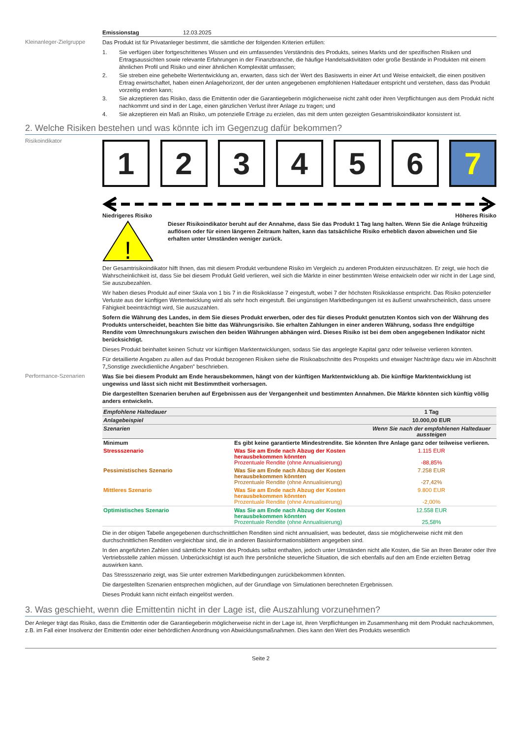Emissionstag 12.03.2025
Kleinanleger-Zielgruppe
Das Produkt ist für Privatanleger bestimmt, die sämtliche der folgenden Kriterien erfüllen:
1. Sie verfügen über fortgeschrittenes Wissen und ein umfassendes Verständnis des Produkts, seines Markts und der spezifischen Risiken und Ertragsaussichten sowie relevante Erfahrungen in der Finanzbranche, die häufige Handelsaktivitäten oder große Bestände in Produkten mit einem ähnlichen Profil und Risiko und einer ähnlichen Komplexität umfassen;
2. Sie streben eine gehebelte Wertentwicklung an, erwarten, dass sich der Wert des Basiswerts in einer Art und Weise entwickelt, die einen positiven Ertrag erwirtschaftet, haben einen Anlagehorizont, der der unten angegebenen empfohlenen Haltedauer entspricht und verstehen, dass das Produkt vorzeitig enden kann;
3. Sie akzeptieren das Risiko, dass die Emittentin oder die Garantiegeberin möglicherweise nicht zahlt oder ihren Verpflichtungen aus dem Produkt nicht nachkommt und sind in der Lage, einen gänzlichen Verlust ihrer Anlage zu tragen; und
4. Sie akzeptieren ein Maß an Risiko, um potenzielle Erträge zu erzielen, das mit dem unten gezeigten Gesamtrisikoindikator konsistent ist.
2. Welche Risiken bestehen und was könnte ich im Gegenzug dafür bekommen?
Risikoindikator
1 2 3 4 5 6 7
Niedrigeres Risiko Höheres Risiko
!
Dieser Risikoindikator beruht auf der Annahme, dass Sie das Produkt 1 Tag lang halten. Wenn Sie die Anlage frühzeitig auflösen oder für einen längeren Zeitraum halten, kann das tatsächliche Risiko erheblich davon abweichen und Sie erhalten unter Umständen weniger zurück.
Der Gesamtrisikoindikator hilft Ihnen, das mit diesem Produkt verbundene Risiko im Vergleich zu anderen Produkten einzuschätzen. Er zeigt, wie hoch die Wahrscheinlichkeit ist, dass Sie bei diesem Produkt Geld verlieren, weil sich die Märkte in einer bestimmten Weise entwickeln oder wir nicht in der Lage sind, Sie auszubezahlen.
Wir haben dieses Produkt auf einer Skala von 1 bis 7 in die Risikoklasse 7 eingestuft, wobei 7 der höchsten Risikoklasse entspricht. Das Risiko potenzieller Verluste aus der künftigen Wertentwicklung wird als sehr hoch eingestuft. Bei ungünstigen Marktbedingungen ist es äußerst unwahrscheinlich, dass unsere Fähigkeit beeinträchtigt wird, Sie auszuzahlen.
Sofern die Währung des Landes, in dem Sie dieses Produkt erwerben, oder des für dieses Produkt genutzten Kontos sich von der Währung des Produkts unterscheidet, beachten Sie bitte das Währungsrisiko. Sie erhalten Zahlungen in einer anderen Währung, sodass Ihre endgültige Rendite vom Umrechnungskurs zwischen den beiden Währungen abhängen wird. Dieses Risiko ist bei dem oben angegebenen Indikator nicht berücksichtigt.
Dieses Produkt beinhaltet keinen Schutz vor künftigen Marktentwicklungen, sodass Sie das angelegte Kapital ganz oder teilweise verlieren könnten.
Für detaillierte Angaben zu allen auf das Produkt bezogenen Risiken siehe die Risikoabschnitte des Prospekts und etwaiger Nachträge dazu wie im Abschnitt 7„Sonstige zweckdienliche Angaben” beschrieben.
Performance-Szenarien
Was Sie bei diesem Produkt am Ende herausbekommen, hängt von der künftigen Marktentwicklung ab. Die künftige Marktentwicklung ist ungewiss und lässt sich nicht mit Bestimmtheit vorhersagen.
Die dargestellten Szenarien beruhen auf Ergebnissen aus der Vergangenheit und bestimmten Annahmen. Die Märkte könnten sich künftig völlig anders entwickeln.
| Empfohlene Haltedauer | | 1 Tag |
| Anlagebeispiel | | 10.000,00 EUR |
| Szenarien | | Wenn Sie nach der empfohlenen Haltedauer aussteigen |
| Minimum | Es gibt keine garantierte Mindestrendite. Sie könnten Ihre Anlage ganz oder teilweise verlieren. | |
| Stressszenario | Was Sie am Ende nach Abzug der Kosten herausbekommen könnten Prozentuale Rendite (ohne Annualisierung) | 1.115 EUR -88,85% |
| Pessimistisches Szenario | Was Sie am Ende nach Abzug der Kosten herausbekommen könnten Prozentuale Rendite (ohne Annualisierung) | 7.258 EUR -27,42% |
| Mittleres Szenario | Was Sie am Ende nach Abzug der Kosten herausbekommen könnten Prozentuale Rendite (ohne Annualisierung) | 9.800 EUR -2,00% |
| Optimistisches Szenario | Was Sie am Ende nach Abzug der Kosten herausbekommen könnten Prozentuale Rendite (ohne Annualisierung) | 12.558 EUR 25,58% |
Die in der obigen Tabelle angegebenen durchschnittlichen Renditen sind nicht annualisiert, was bedeutet, dass sie möglicherweise nicht mit den durchschnittlichen Renditen vergleichbar sind, die in anderen Basisinformationsblättern angegeben sind.
In den angeführten Zahlen sind sämtliche Kosten des Produkts selbst enthalten, jedoch unter Umständen nicht alle Kosten, die Sie an Ihren Berater oder Ihre Vertriebsstelle zahlen müssen. Unberücksichtigt ist auch Ihre persönliche steuerliche Situation, die sich ebenfalls auf den am Ende erzielten Betrag auswirken kann.
Das Stressszenario zeigt, was Sie unter extremen Marktbedingungen zurückbekommen könnten.
Die dargestellten Szenarien entsprechen möglichen, auf der Grundlage von Simulationen berechneten Ergebnissen.
Dieses Produkt kann nicht einfach eingelöst werden.
3. Was geschieht, wenn die Emittentin nicht in der Lage ist, die Auszahlung vorzunehmen?
Der Anleger trägt das Risiko, dass die Emittentin oder die Garantiegeberin möglicherweise nicht in der Lage ist, ihren Verpflichtungen im Zusammenhang mit dem Produkt nachzukommen, z.B. im Fall einer Insolvenz der Emittentin oder einer behördlichen Anordnung von Abwicklungsmaßnahmen. Dies kann den Wert des Produkts wesentlich
Seite 2